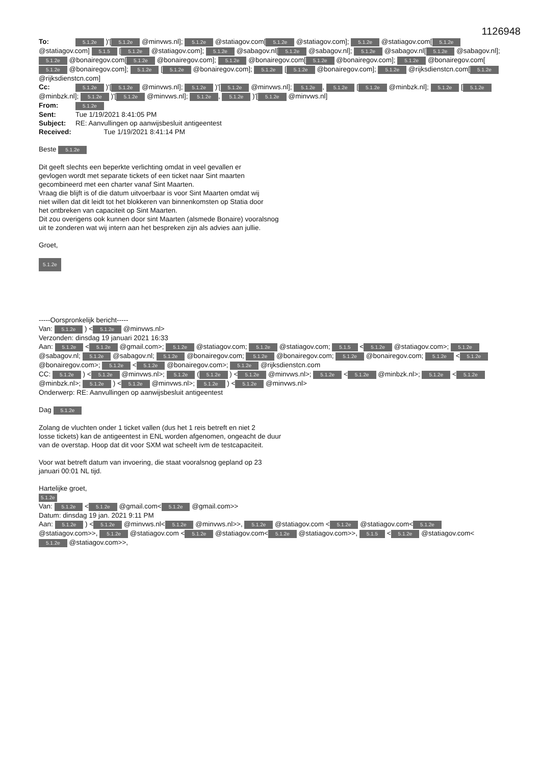1126948
To: 5.1.2e )'[5.1.2e @minvws.nl]; 5.1.2e @statiagov.com[5.1.2e @statiagov.com]; 5.1.2e @statiagov.com[5.1.2e @statiagov.com] 5.1.5 [5.1.2e @statiagov.com]; 5.1.2e @sabagov.nl[5.1.2e @sabagov.nl]; 5.1.2e @sabagov.nl[5.1.2e @sabagov.nl]; 5.1.2e @bonairegov.com[5.1.2e @bonairegov.com]; 5.1.2e @bonairegov.com[5.1.2e @bonairegov.com]; 5.1.2e @bonairegov.com[5.1.2e @bonairegov.com]; 5.1.2e [5.1.2e @bonairegov.com]; 5.1.2e [5.1.2e @bonairegov.com]; 5.1.2e @rijksdienstcn.com[5.1.2e @rijksdienstcn.com]
Cc: 5.1.2e )'[5.1.2e @minvws.nl]; 5.1.2e )'[5.1.2e @minvws.nl]; 5.1.2e, 5.1.2e [5.1.2e @minbzk.nl]; 5.1.2e [5.1.2e @minbzk.nl]; 5.1.2e )'[5.1.2e @minvws.nl]; 5.1.2e, 5.1.2e )'[5.1.2e @minvws.nl]
From: 5.1.2e
Sent: Tue 1/19/2021 8:41:05 PM
Subject: RE: Aanvullingen op aanwijsbesluit antigeentest
Received: Tue 1/19/2021 8:41:14 PM
Beste 5.1.2e
Dit geeft slechts een beperkte verlichting omdat in veel gevallen er
gevlogen wordt met separate tickets of een ticket naar Sint maarten
gecombineerd met een charter vanaf Sint Maarten.
Vraag die blijft is of die datum uitvoerbaar is voor Sint Maarten omdat wij
niet willen dat dit leidt tot het blokkeren van binnenkomsten op Statia door
het ontbreken van capaciteit op Sint Maarten.
Dit zou overigens ook kunnen door sint Maarten (alsmede Bonaire) vooralsnog
uit te zonderen wat wij intern aan het bespreken zijn als advies aan jullie.
Groet,
5.1.2e
-----Oorspronkelijk bericht-----
Van: 5.1.2e ) < 5.1.2e @minvws.nl>
Verzonden: dinsdag 19 januari 2021 16:33
Aan: 5.1.2e < 5.1.2e @gmail.com>; 5.1.2e @statiagov.com; 5.1.2e @statiagov.com; 5.1.5 < 5.1.2e @statiagov.com>; 5.1.2e @sabagov.nl; 5.1.2e @sabagov.nl; 5.1.2e @bonairegov.com; 5.1.2e @bonairegov.com; 5.1.2e @bonairegov.com; 5.1.2e < 5.1.2e @bonairegov.com>; 5.1.2e < 5.1.2e @bonairegov.com>; 5.1.2e @rijksdienstcn.com
CC: 5.1.2e ) < 5.1.2e @minvws.nl>; 5.1.2e (5.1.2e ) < 5.1.2e @minvws.nl>; 5.1.2e < 5.1.2e @minbzk.nl>; 5.1.2e < 5.1.2e @minbzk.nl>; 5.1.2e ) < 5.1.2e @minvws.nl>; 5.1.2e ) < 5.1.2e @minvws.nl>
Onderwerp: RE: Aanvullingen op aanwijsbesluit antigeentest
Dag 5.1.2e
Zolang de vluchten onder 1 ticket vallen (dus het 1 reis betreft en niet 2
losse tickets) kan de antigeentest in ENL worden afgenomen, ongeacht de duur
van de overstap. Hoop dat dit voor SXM wat scheelt ivm de testcapaciteit.
Voor wat betreft datum van invoering, die staat vooralsnog gepland op 23
januari 00:01 NL tijd.
Hartelijke groet,
5.1.2e
Van: 5.1.2e < 5.1.2e @gmail.com< 5.1.2e @gmail.com>>
Datum: dinsdag 19 jan. 2021 9:11 PM
Aan: 5.1.2e ) < 5.1.2e @minvws.nl< 5.1.2e @minvws.nl>>, 5.1.2e @statiagov.com < 5.1.2e @statiagov.com< 5.1.2e @statiagov.com>>, 5.1.2e @statiagov.com < 5.1.2e @statiagov.com< 5.1.2e @statiagov.com>>, 5.1.5 < 5.1.2e @statiagov.com< 5.1.2e @statiagov.com>>,